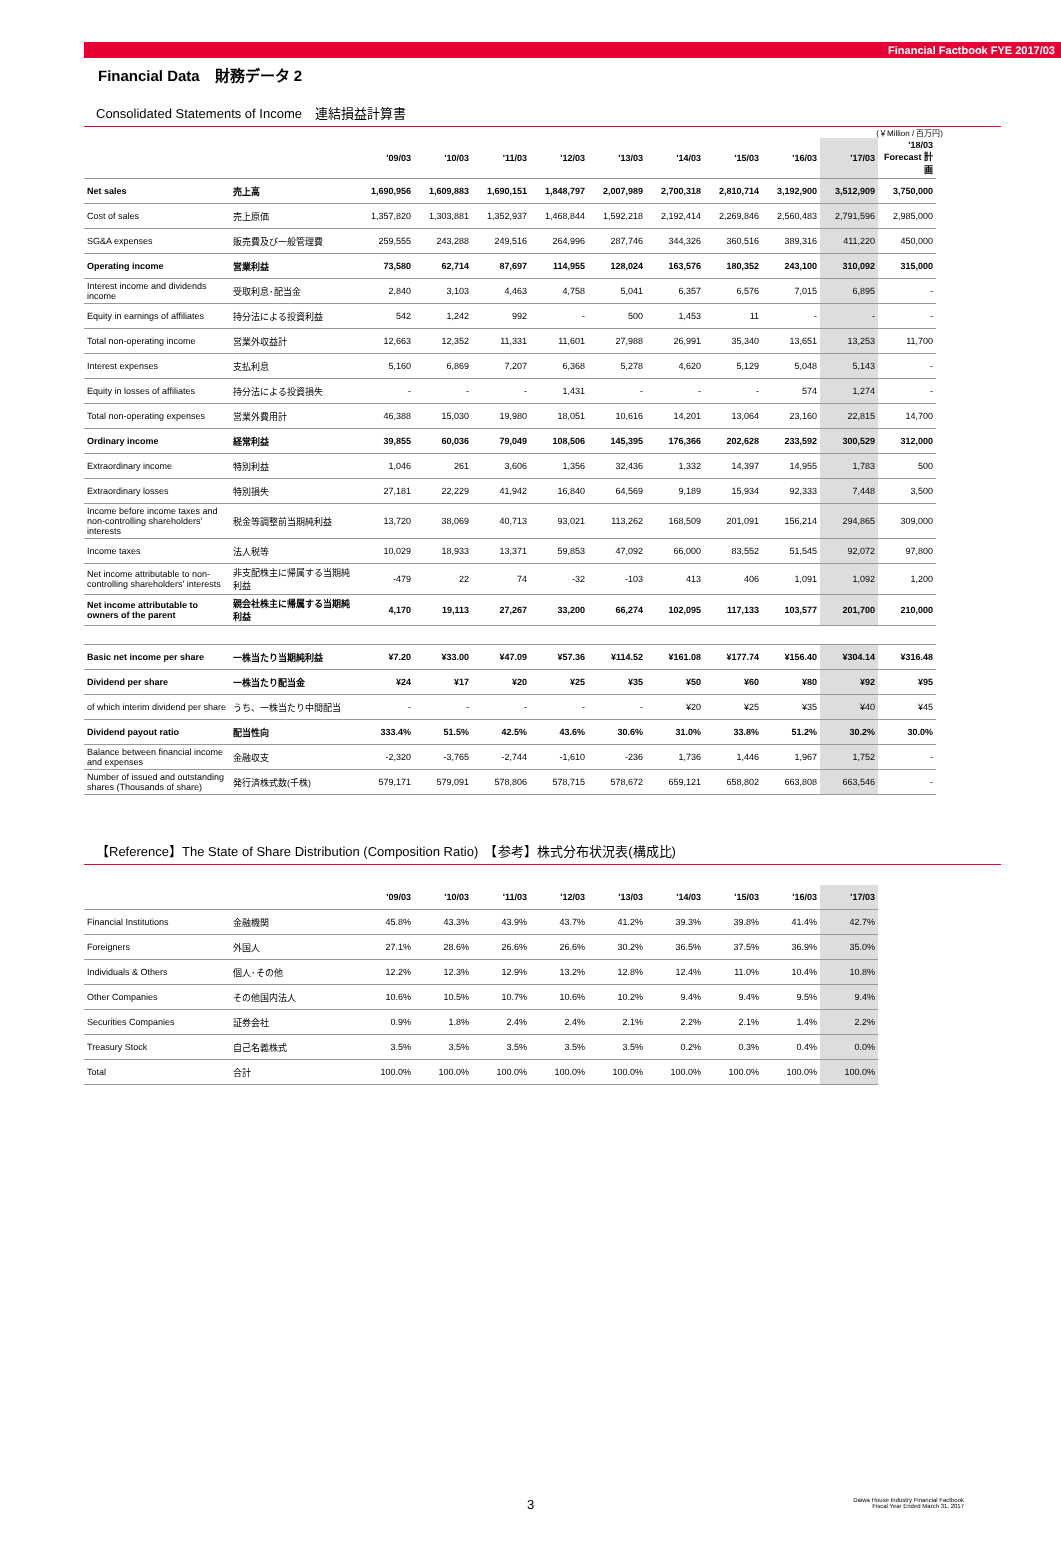Financial Factbook FYE 2017/03
Financial Data　財務データ 2
Consolidated Statements of Income　連結損益計算書
(￥Million / 百万円)
| | | '09/03 | '10/03 | '11/03 | '12/03 | '13/03 | '14/03 | '15/03 | '16/03 | '17/03 | '18/03 Forecast 計画 |
| --- | --- | --- | --- | --- | --- | --- | --- | --- | --- | --- | --- |
| Net sales | 売上高 | 1,690,956 | 1,609,883 | 1,690,151 | 1,848,797 | 2,007,989 | 2,700,318 | 2,810,714 | 3,192,900 | 3,512,909 | 3,750,000 |
| Cost of sales | 売上原価 | 1,357,820 | 1,303,881 | 1,352,937 | 1,468,844 | 1,592,218 | 2,192,414 | 2,269,846 | 2,560,483 | 2,791,596 | 2,985,000 |
| SG&A expenses | 販売費及び一般管理費 | 259,555 | 243,288 | 249,516 | 264,996 | 287,746 | 344,326 | 360,516 | 389,316 | 411,220 | 450,000 |
| Operating income | 営業利益 | 73,580 | 62,714 | 87,697 | 114,955 | 128,024 | 163,576 | 180,352 | 243,100 | 310,092 | 315,000 |
| Interest income and dividends income | 受取利息･配当金 | 2,840 | 3,103 | 4,463 | 4,758 | 5,041 | 6,357 | 6,576 | 7,015 | 6,895 | - |
| Equity in earnings of affiliates | 持分法による投資利益 | 542 | 1,242 | 992 | - | 500 | 1,453 | 11 | - | - | - |
| Total non-operating income | 営業外収益計 | 12,663 | 12,352 | 11,331 | 11,601 | 27,988 | 26,991 | 35,340 | 13,651 | 13,253 | 11,700 |
| Interest expenses | 支払利息 | 5,160 | 6,869 | 7,207 | 6,368 | 5,278 | 4,620 | 5,129 | 5,048 | 5,143 | - |
| Equity in losses of affiliates | 持分法による投資損失 | - | - | - | 1,431 | - | - | - | 574 | 1,274 | - |
| Total non-operating expenses | 営業外費用計 | 46,388 | 15,030 | 19,980 | 18,051 | 10,616 | 14,201 | 13,064 | 23,160 | 22,815 | 14,700 |
| Ordinary income | 経常利益 | 39,855 | 60,036 | 79,049 | 108,506 | 145,395 | 176,366 | 202,628 | 233,592 | 300,529 | 312,000 |
| Extraordinary income | 特別利益 | 1,046 | 261 | 3,606 | 1,356 | 32,436 | 1,332 | 14,397 | 14,955 | 1,783 | 500 |
| Extraordinary losses | 特別損失 | 27,181 | 22,229 | 41,942 | 16,840 | 64,569 | 9,189 | 15,934 | 92,333 | 7,448 | 3,500 |
| Income before income taxes and non-controlling shareholders' interests | 税金等調整前当期純利益 | 13,720 | 38,069 | 40,713 | 93,021 | 113,262 | 168,509 | 201,091 | 156,214 | 294,865 | 309,000 |
| Income taxes | 法人税等 | 10,029 | 18,933 | 13,371 | 59,853 | 47,092 | 66,000 | 83,552 | 51,545 | 92,072 | 97,800 |
| Net income attributable to non-controlling shareholders' interests | 非支配株主に帰属する当期純利益 | -479 | 22 | 74 | -32 | -103 | 413 | 406 | 1,091 | 1,092 | 1,200 |
| Net income attributable to owners of the parent | 親会社株主に帰属する当期純利益 | 4,170 | 19,113 | 27,267 | 33,200 | 66,274 | 102,095 | 117,133 | 103,577 | 201,700 | 210,000 |
| Basic net income per share | 一株当たり当期純利益 | ¥7.20 | ¥33.00 | ¥47.09 | ¥57.36 | ¥114.52 | ¥161.08 | ¥177.74 | ¥156.40 | ¥304.14 | ¥316.48 |
| Dividend per share | 一株当たり配当金 | ¥24 | ¥17 | ¥20 | ¥25 | ¥35 | ¥50 | ¥60 | ¥80 | ¥92 | ¥95 |
| of which interim dividend per share | うち、一株当たり中間配当 | - | - | - | - | - | ¥20 | ¥25 | ¥35 | ¥40 | ¥45 |
| Dividend payout ratio | 配当性向 | 333.4% | 51.5% | 42.5% | 43.6% | 30.6% | 31.0% | 33.8% | 51.2% | 30.2% | 30.0% |
| Balance between financial income and expenses | 金融収支 | -2,320 | -3,765 | -2,744 | -1,610 | -236 | 1,736 | 1,446 | 1,967 | 1,752 | - |
| Number of issued and outstanding shares (Thousands of share) | 発行済株式数(千株) | 579,171 | 579,091 | 578,806 | 578,715 | 578,672 | 659,121 | 658,802 | 663,808 | 663,546 | - |
【Reference】The State of Share Distribution (Composition Ratio)　【参考】株式分布状況表(構成比)
| | | '09/03 | '10/03 | '11/03 | '12/03 | '13/03 | '14/03 | '15/03 | '16/03 | '17/03 |
| --- | --- | --- | --- | --- | --- | --- | --- | --- | --- | --- |
| Financial Institutions | 金融機関 | 45.8% | 43.3% | 43.9% | 43.7% | 41.2% | 39.3% | 39.8% | 41.4% | 42.7% |
| Foreigners | 外国人 | 27.1% | 28.6% | 26.6% | 26.6% | 30.2% | 36.5% | 37.5% | 36.9% | 35.0% |
| Individuals & Others | 個人･その他 | 12.2% | 12.3% | 12.9% | 13.2% | 12.8% | 12.4% | 11.0% | 10.4% | 10.8% |
| Other Companies | その他国内法人 | 10.6% | 10.5% | 10.7% | 10.6% | 10.2% | 9.4% | 9.4% | 9.5% | 9.4% |
| Securities Companies | 証券会社 | 0.9% | 1.8% | 2.4% | 2.4% | 2.1% | 2.2% | 2.1% | 1.4% | 2.2% |
| Treasury Stock | 自己名義株式 | 3.5% | 3.5% | 3.5% | 3.5% | 3.5% | 0.2% | 0.3% | 0.4% | 0.0% |
| Total | 合計 | 100.0% | 100.0% | 100.0% | 100.0% | 100.0% | 100.0% | 100.0% | 100.0% | 100.0% |
3
Daiwa House Industry Financial Factbook
Fiscal Year Ended March 31, 2017